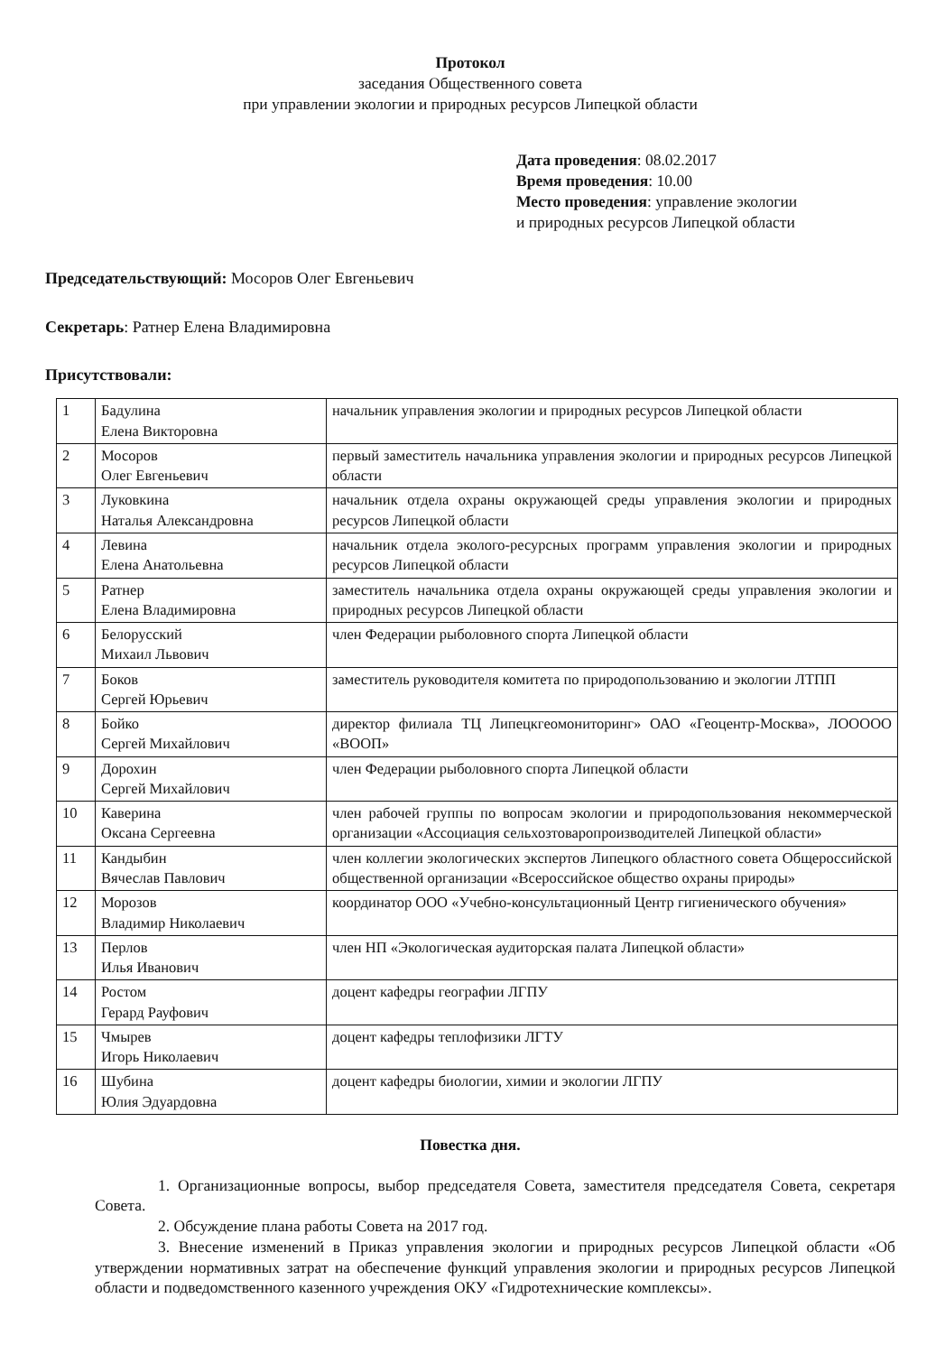Протокол
заседания Общественного совета
при управлении экологии и природных ресурсов Липецкой области
Дата проведения: 08.02.2017
Время проведения: 10.00
Место проведения: управление экологии
и природных ресурсов Липецкой области
Председательствующий: Мосоров Олег Евгеньевич
Секретарь: Ратнер Елена Владимировна
Присутствовали:
| 1 | Бадулина Елена Викторовна | начальник управления экологии и природных ресурсов Липецкой области |
| 2 | Мосоров Олег Евгеньевич | первый заместитель начальника управления экологии и природных ресурсов Липецкой области |
| 3 | Луковкина Наталья Александровна | начальник отдела охраны окружающей среды управления экологии и природных ресурсов Липецкой области |
| 4 | Левина Елена Анатольевна | начальник отдела эколого-ресурсных программ управления экологии и природных ресурсов Липецкой области |
| 5 | Ратнер Елена Владимировна | заместитель начальника отдела охраны окружающей среды управления экологии и природных ресурсов Липецкой области |
| 6 | Белорусский Михаил Львович | член Федерации рыболовного спорта Липецкой области |
| 7 | Боков Сергей Юрьевич | заместитель руководителя комитета по природопользованию и экологии ЛТПП |
| 8 | Бойко Сергей Михайлович | директор филиала ТЦ Липецкгеомониторинг» ОАО «Геоцентр-Москва», ЛООООО «ВООП» |
| 9 | Дорохин Сергей Михайлович | член Федерации рыболовного спорта Липецкой области |
| 10 | Каверина Оксана Сергеевна | член рабочей группы по вопросам экологии и природопользования некоммерческой организации «Ассоциация сельхозтоваропроизводителей Липецкой области» |
| 11 | Кандыбин Вячеслав Павлович | член коллегии экологических экспертов Липецкого областного совета Общероссийской общественной организации «Всероссийское общество охраны природы» |
| 12 | Морозов Владимир Николаевич | координатор ООО «Учебно-консультационный Центр гигиенического обучения» |
| 13 | Перлов Илья Иванович | член НП «Экологическая аудиторская палата Липецкой области» |
| 14 | Ростом Герард Рауфович | доцент кафедры географии ЛГПУ |
| 15 | Чмырев Игорь Николаевич | доцент кафедры теплофизики ЛГТУ |
| 16 | Шубина Юлия Эдуардовна | доцент кафедры биологии, химии и экологии ЛГПУ |
Повестка дня.
1. Организационные вопросы, выбор председателя Совета, заместителя председателя Совета, секретаря Совета.
2. Обсуждение плана работы Совета на 2017 год.
3. Внесение изменений в Приказ управления экологии и природных ресурсов Липецкой области «Об утверждении нормативных затрат на обеспечение функций управления экологии и природных ресурсов Липецкой области и подведомственного казенного учреждения ОКУ «Гидротехнические комплексы».